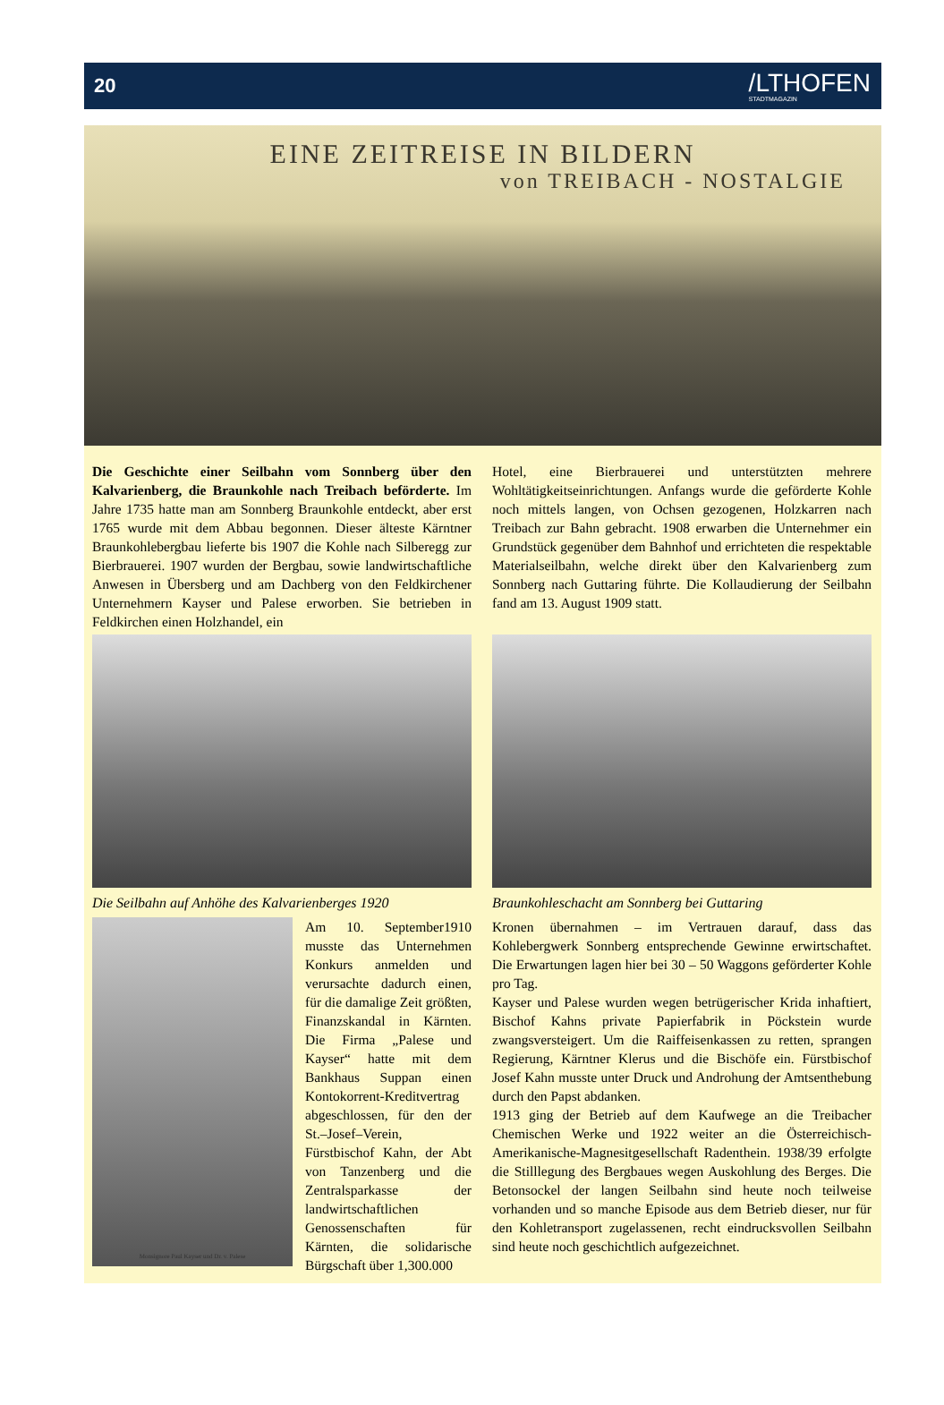20 /LTHOFEN
STADTMAGAZIN
EINE ZEITREISE IN BILDERN
von TREIBACH - NOSTALGIE
Die Geschichte einer Seilbahn vom Sonnberg über den Kalvarienberg, die Braunkohle nach Treibach beförderte. Im Jahre 1735 hatte man am Sonnberg Braunkohle entdeckt, aber erst 1765 wurde mit dem Abbau begonnen. Dieser älteste Kärntner Braunkohlebergbau lieferte bis 1907 die Kohle nach Silberegg zur Bierbrauerei. 1907 wurden der Bergbau, sowie landwirtschaftliche Anwesen in Übersberg und am Dachberg von den Feldkirchener Unternehmern Kayser und Palese erworben. Sie betrieben in Feldkirchen einen Holzhandel, ein
Die Seilbahn auf Anhöhe des Kalvarienberges 1920
Hotel, eine Bierbrauerei und unterstützten mehrere Wohltätigkeitseinrichtungen. Anfangs wurde die geförderte Kohle noch mittels langen, von Ochsen gezogenen, Holzkarren nach Treibach zur Bahn gebracht. 1908 erwarben die Unternehmer ein Grundstück gegenüber dem Bahnhof und errichteten die respektable Materialseilbahn, welche direkt über den Kalvarienberg zum Sonnberg nach Guttaring führte. Die Kollaudierung der Seilbahn fand am 13. August 1909 statt.
Braunkohleschacht am Sonnberg bei Guttaring
Monsignore Paul Kayser und Dr. v. Palese
Am 10. September1910 musste das Unternehmen Konkurs anmelden und verursachte dadurch einen, für die damalige Zeit größten, Finanzskandal in Kärnten. Die Firma „Palese und Kayser“ hatte mit dem Bankhaus Suppan einen Kontokorrent-Kreditvertrag abgeschlossen, für den der St.–Josef–Verein, Fürstbischof Kahn, der Abt von Tanzenberg und die Zentralsparkasse der landwirtschaftlichen Genossenschaften für Kärnten, die solidarische Bürgschaft über 1,300.000
Kronen übernahmen – im Vertrauen darauf, dass das Kohlebergwerk Sonnberg entsprechende Gewinne erwirtschaftet. Die Erwartungen lagen hier bei 30 – 50 Waggons geförderter Kohle pro Tag.
Kayser und Palese wurden wegen betrügerischer Krida inhaftiert, Bischof Kahns private Papierfabrik in Pöckstein wurde zwangsversteigert. Um die Raiffeisenkassen zu retten, sprangen Regierung, Kärntner Klerus und die Bischöfe ein. Fürstbischof Josef Kahn musste unter Druck und Androhung der Amtsenthebung durch den Papst abdanken.
1913 ging der Betrieb auf dem Kaufwege an die Treibacher Chemischen Werke und 1922 weiter an die Österreichisch-Amerikanische-Magnesitgesellschaft Radenthein. 1938/39 erfolgte die Stilllegung des Bergbaues wegen Auskohlung des Berges. Die Betonsockel der langen Seilbahn sind heute noch teilweise vorhanden und so manche Episode aus dem Betrieb dieser, nur für den Kohletransport zugelassenen, recht eindrucksvollen Seilbahn sind heute noch geschichtlich aufgezeichnet.